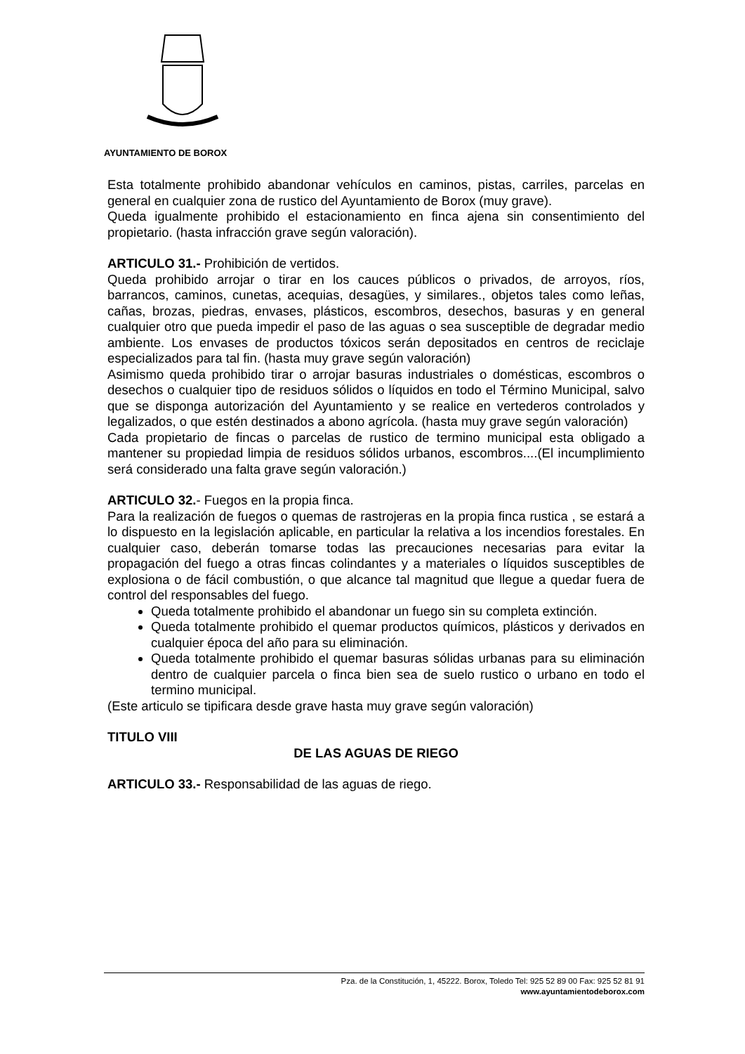AYUNTAMIENTO DE BOROX
Esta totalmente prohibido abandonar vehículos en caminos, pistas, carriles, parcelas en general en cualquier zona de rustico del Ayuntamiento de Borox (muy grave).
Queda igualmente prohibido el estacionamiento en finca ajena sin consentimiento del propietario. (hasta infracción grave según valoración).
ARTICULO 31.- Prohibición de vertidos.
Queda prohibido arrojar o tirar en los cauces públicos o privados, de arroyos, ríos, barrancos, caminos, cunetas, acequias, desagües, y similares., objetos tales como leñas, cañas, brozas, piedras, envases, plásticos, escombros, desechos, basuras y en general cualquier otro que pueda impedir el paso de las aguas o sea susceptible de degradar medio ambiente. Los envases de productos tóxicos serán depositados en centros de reciclaje especializados para tal fin. (hasta muy grave según valoración)
Asimismo queda prohibido tirar o arrojar basuras industriales o domésticas, escombros o desechos o cualquier tipo de residuos sólidos o líquidos en todo el Término Municipal, salvo que se disponga autorización del Ayuntamiento y se realice en vertederos controlados y legalizados, o que estén destinados a abono agrícola. (hasta muy grave según valoración)
Cada propietario de fincas o parcelas de rustico de termino municipal esta obligado a mantener su propiedad limpia de residuos sólidos urbanos, escombros....(El incumplimiento será considerado una falta grave según valoración.)
ARTICULO 32.- Fuegos en la propia finca.
Para la realización de fuegos o quemas de rastrojeras en la propia finca rustica , se estará a lo dispuesto en la legislación aplicable, en particular la relativa a los incendios forestales. En cualquier caso, deberán tomarse todas las precauciones necesarias para evitar la propagación del fuego a otras fincas colindantes y a materiales o líquidos susceptibles de explosiona o de fácil combustión, o que alcance tal magnitud que llegue a quedar fuera de control del responsables del fuego.
Queda totalmente prohibido el abandonar un fuego sin su completa extinción.
Queda totalmente prohibido el quemar productos químicos, plásticos y derivados en cualquier época del año para su eliminación.
Queda totalmente prohibido el quemar basuras sólidas urbanas para su eliminación dentro de cualquier parcela o finca bien sea de suelo rustico o urbano en todo el termino municipal.
(Este articulo se tipificara desde grave hasta muy grave según valoración)
TITULO VIII
DE LAS AGUAS DE RIEGO
ARTICULO 33.- Responsabilidad de las aguas de riego.
Pza. de la Constitución, 1, 45222. Borox, Toledo Tel: 925 52 89 00 Fax: 925 52 81 91
www.ayuntamientodeborox.com